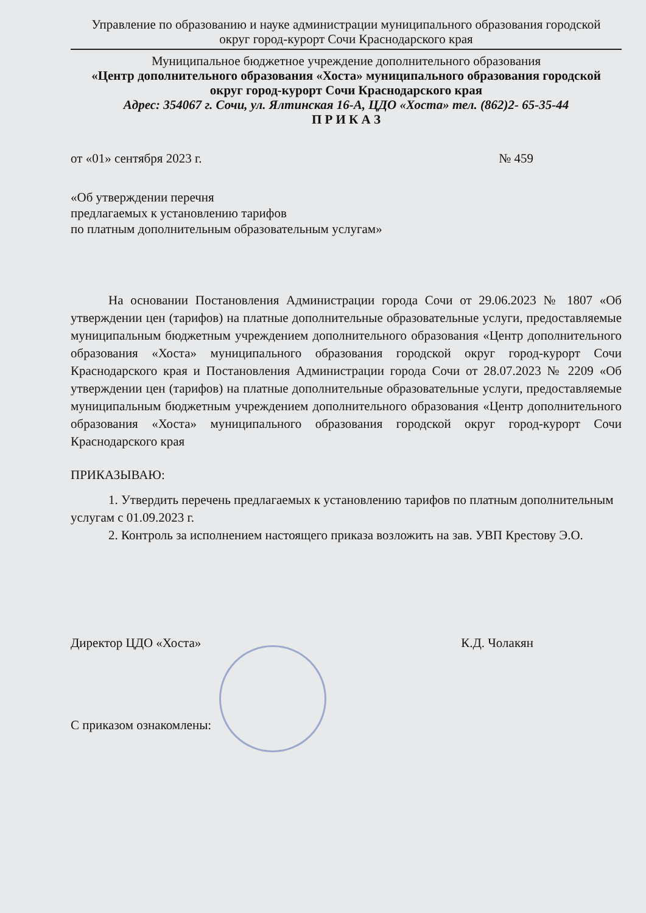Управление по образованию и науке администрации муниципального образования городской
округ город-курорт Сочи Краснодарского края
Муниципальное бюджетное учреждение дополнительного образования
«Центр дополнительного образования «Хоста» муниципального образования городской
округ город-курорт Сочи Краснодарского края
Адрес: 354067 г. Сочи, ул. Ялтинская 16-А, ЦДО «Хоста» тел. (862)2- 65-35-44
П Р И К А З
от «01» сентября 2023 г. № 459
«Об утверждении перечня
предлагаемых к установлению тарифов
по платным дополнительным образовательным услугам»
На основании Постановления Администрации города Сочи от 29.06.2023 № 1807 «Об утверждении цен (тарифов) на платные дополнительные образовательные услуги, предоставляемые муниципальным бюджетным учреждением дополнительного образования «Центр дополнительного образования «Хоста» муниципального образования городской округ город-курорт Сочи Краснодарского края и Постановления Администрации города Сочи от 28.07.2023 № 2209 «Об утверждении цен (тарифов) на платные дополнительные образовательные услуги, предоставляемые муниципальным бюджетным учреждением дополнительного образования «Центр дополнительного образования «Хоста» муниципального образования городской округ город-курорт Сочи Краснодарского края
ПРИКАЗЫВАЮ:
1. Утвердить перечень предлагаемых к установлению тарифов по платным дополнительным услугам с 01.09.2023 г.
2. Контроль за исполнением настоящего приказа возложить на зав. УВП Крестову Э.О.
Директор ЦДО «Хоста» К.Д. Чолакян
С приказом ознакомлены: